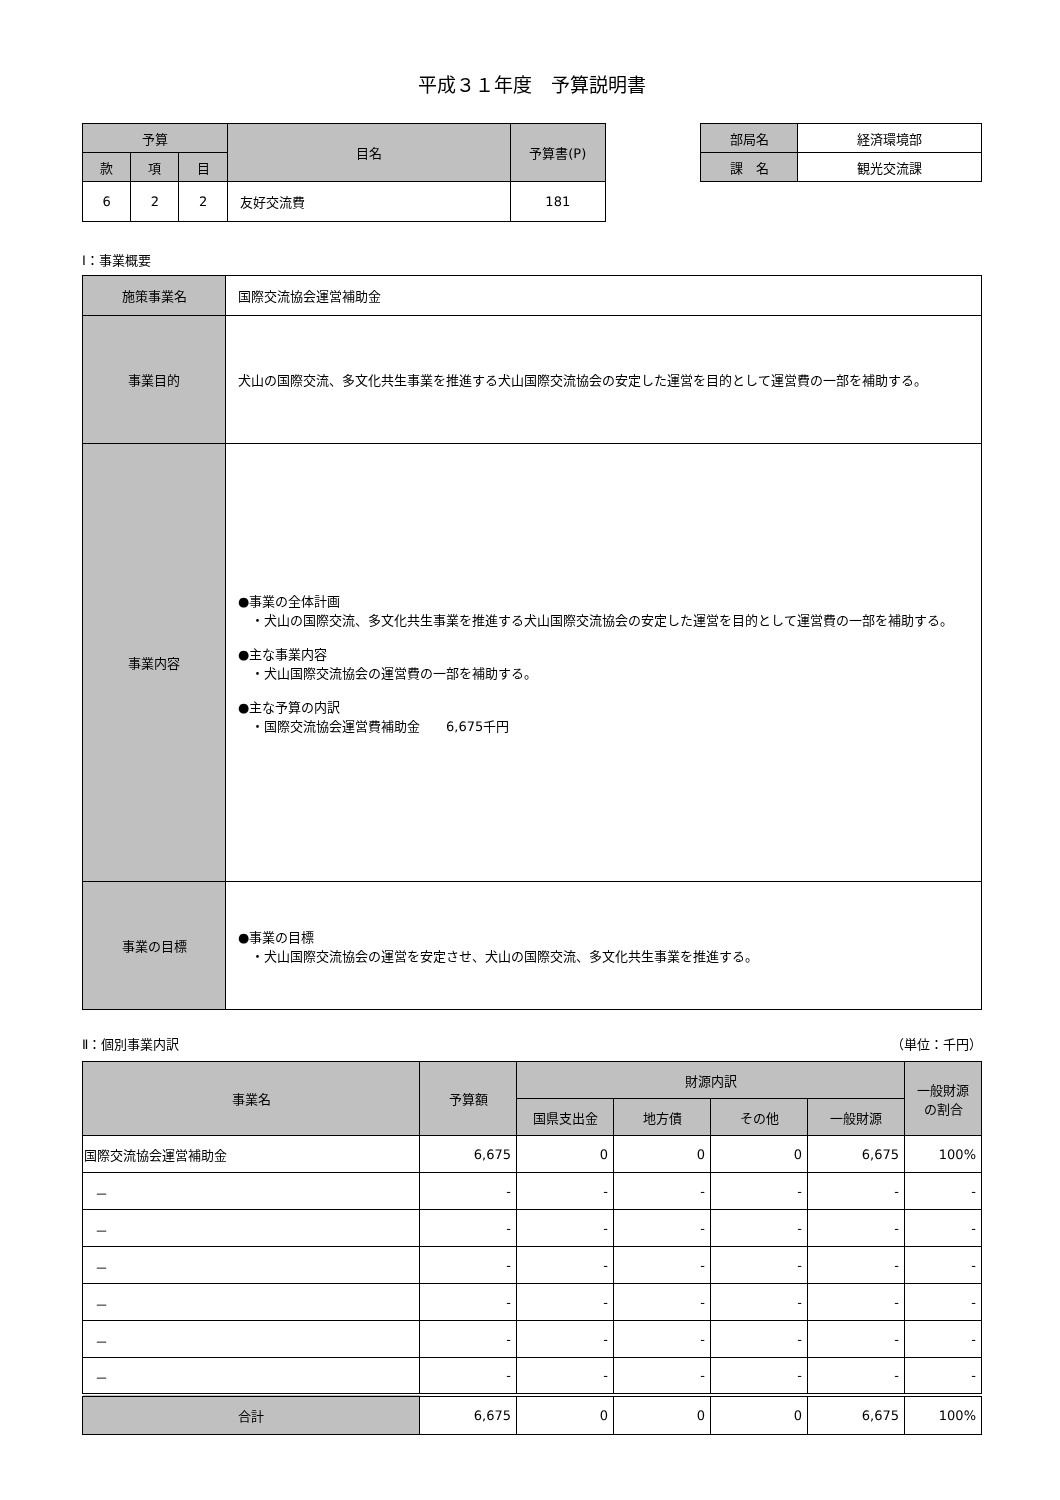平成３１年度　予算説明書
| 予算 | | | 目名 | 予算書(P) |
| --- | --- | --- | --- | --- |
| 款 | 項 | 目 | | |
| 6 | 2 | 2 | 友好交流費 | 181 |
| 部局名 | 経済環境部 |
| 課 名 | 観光交流課 |
Ⅰ：事業概要
| 施策事業名 | 国際交流協会運営補助金 |
| 事業目的 | 犬山の国際交流、多文化共生事業を推進する犬山国際交流協会の安定した運営を目的として運営費の一部を補助する。 |
| 事業内容 | ●事業の全体計画 ・犬山の国際交流、多文化共生事業を推進する犬山国際交流協会の安定した運営を目的として運営費の一部を補助する。 ●主な事業内容 ・犬山国際交流協会の運営費の一部を補助する。 ●主な予算の内訳 ・国際交流協会運営費補助金 6,675千円 |
| 事業の目標 | ●事業の目標 ・犬山国際交流協会の運営を安定させ、犬山の国際交流、多文化共生事業を推進する。 |
Ⅱ：個別事業内訳 （単位：千円）
| 事業名 | 予算額 | 財源内訳 | | | | 一般財源 の割合 |
| --- | --- | --- | --- | --- | --- | --- |
| | | 国県支出金 | 地方債 | その他 | 一般財源 | |
| 国際交流協会運営補助金 | 6,675 | 0 | 0 | 0 | 6,675 | 100% |
| － | - | - | - | - | - | - |
| － | - | - | - | - | - | - |
| － | - | - | - | - | - | - |
| － | - | - | - | - | - | - |
| － | - | - | - | - | - | - |
| － | - | - | - | - | - | - |
| 合計 | 6,675 | 0 | 0 | 0 | 6,675 | 100% |